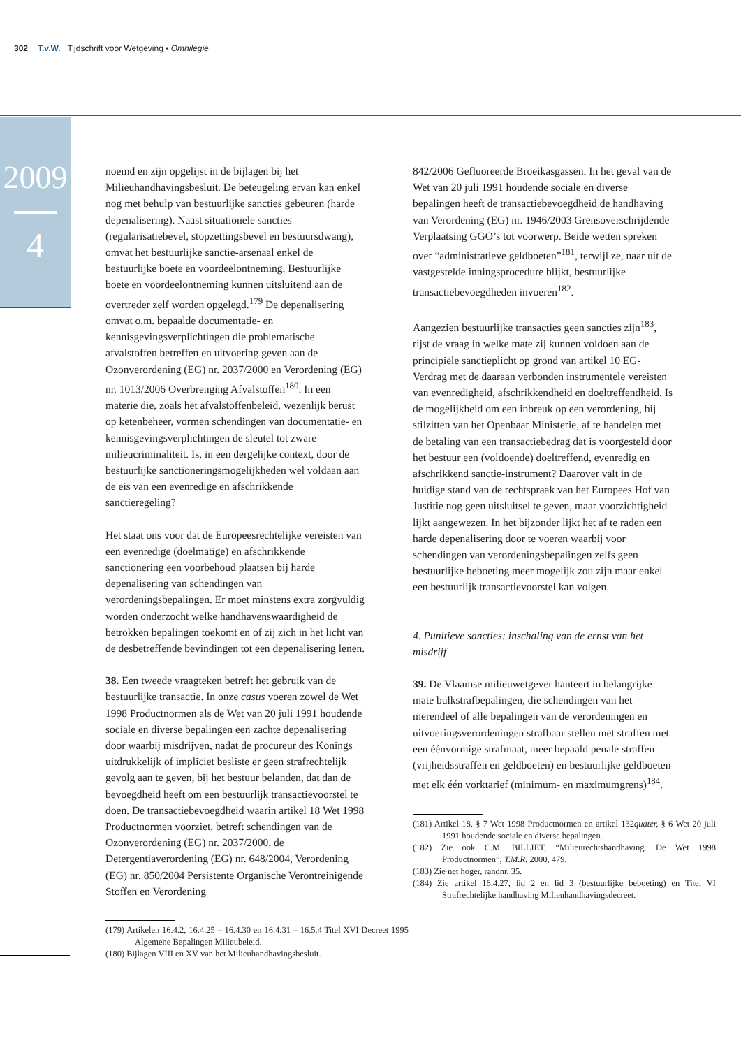302 T.v.W. Tijdschrift voor Wetgeving • Omnilegie
2009
4
noemd en zijn opgelijst in de bijlagen bij het Milieuhandhavingsbesluit. De beteugeling ervan kan enkel nog met behulp van bestuurlijke sancties gebeuren (harde depenalisering). Naast situationele sancties (regularisatiebevel, stopzettingsbevel en bestuursdwang), omvat het bestuurlijke sanctie-arsenaal enkel de bestuurlijke boete en voordeelontneming. Bestuurlijke boete en voordeelontneming kunnen uitsluitend aan de overtreder zelf worden opgelegd.<sup>179</sup> De depenalisering omvat o.m. bepaalde documentatie- en kennisgevingsverplichtingen die problematische afvalstoffen betreffen en uitvoering geven aan de Ozonverordening (EG) nr. 2037/2000 en Verordening (EG) nr. 1013/2006 Overbrenging Afvalstoffen<sup>180</sup>. In een materie die, zoals het afvalstoffenbeleid, wezenlijk berust op ketenbeheer, vormen schendingen van documentatie- en kennisgevingsverplichtingen de sleutel tot zware milieucriminaliteit. Is, in een dergelijke context, door de bestuurlijke sanctioneringsmogelijkheden wel voldaan aan de eis van een evenredige en afschrikkende sanctieregeling?
Het staat ons voor dat de Europeesrechtelijke vereisten van een evenredige (doelmatige) en afschrikkende sanctionering een voorbehoud plaatsen bij harde depenalisering van schendingen van verordeningsbepalingen. Er moet minstens extra zorgvuldig worden onderzocht welke handhavenswaardigheid de betrokken bepalingen toekomt en of zij zich in het licht van de desbetreffende bevindingen tot een depenalisering lenen.
38. Een tweede vraagteken betreft het gebruik van de bestuurlijke transactie. In onze casus voeren zowel de Wet 1998 Productnormen als de Wet van 20 juli 1991 houdende sociale en diverse bepalingen een zachte depenalisering door waarbij misdrijven, nadat de procureur des Konings uitdrukkelijk of impliciet besliste er geen strafrechtelijk gevolg aan te geven, bij het bestuur belanden, dat dan de bevoegdheid heeft om een bestuurlijk transactievoorstel te doen. De transactiebevoegdheid waarin artikel 18 Wet 1998 Productnormen voorziet, betreft schendingen van de Ozonverordening (EG) nr. 2037/2000, de Detergentiaverordening (EG) nr. 648/2004, Verordening (EG) nr. 850/2004 Persistente Organische Verontreinigende Stoffen en Verordening
(179) Artikelen 16.4.2, 16.4.25 – 16.4.30 en 16.4.31 – 16.5.4 Titel XVI Decreet 1995 Algemene Bepalingen Milieubeleid.
(180) Bijlagen VIII en XV van het Milieuhandhavingsbesluit.
842/2006 Gefluoreerde Broeikasgassen. In het geval van de Wet van 20 juli 1991 houdende sociale en diverse bepalingen heeft de transactiebevoegdheid de handhaving van Verordening (EG) nr. 1946/2003 Grensoverschrijdende Verplaatsing GGO’s tot voorwerp. Beide wetten spreken over “administratieve geldboeten”<sup>181</sup>, terwijl ze, naar uit de vastgestelde inningsprocedure blijkt, bestuurlijke transactiebevoegdheden invoeren<sup>182</sup>.
Aangezien bestuurlijke transacties geen sancties zijn<sup>183</sup>, rijst de vraag in welke mate zij kunnen voldoen aan de principiële sanctieplicht op grond van artikel 10 EG-Verdrag met de daaraan verbonden instrumentele vereisten van evenredigheid, afschrikkendheid en doeltreffendheid. Is de mogelijkheid om een inbreuk op een verordening, bij stilzitten van het Openbaar Ministerie, af te handelen met de betaling van een transactiebedrag dat is voorgesteld door het bestuur een (voldoende) doeltreffend, evenredig en afschrikkend sanctie-instrument? Daarover valt in de huidige stand van de rechtspraak van het Europees Hof van Justitie nog geen uitsluitsel te geven, maar voorzichtigheid lijkt aangewezen. In het bijzonder lijkt het af te raden een harde depenalisering door te voeren waarbij voor schendingen van verordeningsbepalingen zelfs geen bestuurlijke beboeting meer mogelijk zou zijn maar enkel een bestuurlijk transactievoorstel kan volgen.
4. Punitieve sancties: inschaling van de ernst van het misdrijf
39. De Vlaamse milieuwetgever hanteert in belangrijke mate bulkstrafbepalingen, die schendingen van het merendeel of alle bepalingen van de verordeningen en uitvoeringsverordeningen strafbaar stellen met straffen met een éénvormige strafmaat, meer bepaald penale straffen (vrijheidsstraffen en geldboeten) en bestuurlijke geldboeten met elk één vorktarief (minimum- en maximumgrens)<sup>184</sup>.
(181) Artikel 18, § 7 Wet 1998 Productnormen en artikel 132quater, § 6 Wet 20 juli 1991 houdende sociale en diverse bepalingen.
(182) Zie ook C.M. BILLIET, “Milieurechtshandhaving. De Wet 1998 Productnormen”, T.M.R. 2000, 479.
(183) Zie net hoger, randnr. 35.
(184) Zie artikel 16.4.27, lid 2 en lid 3 (bestuurlijke beboeting) en Titel VI Strafrechtelijke handhaving Milieuhandhavingsdecreet.